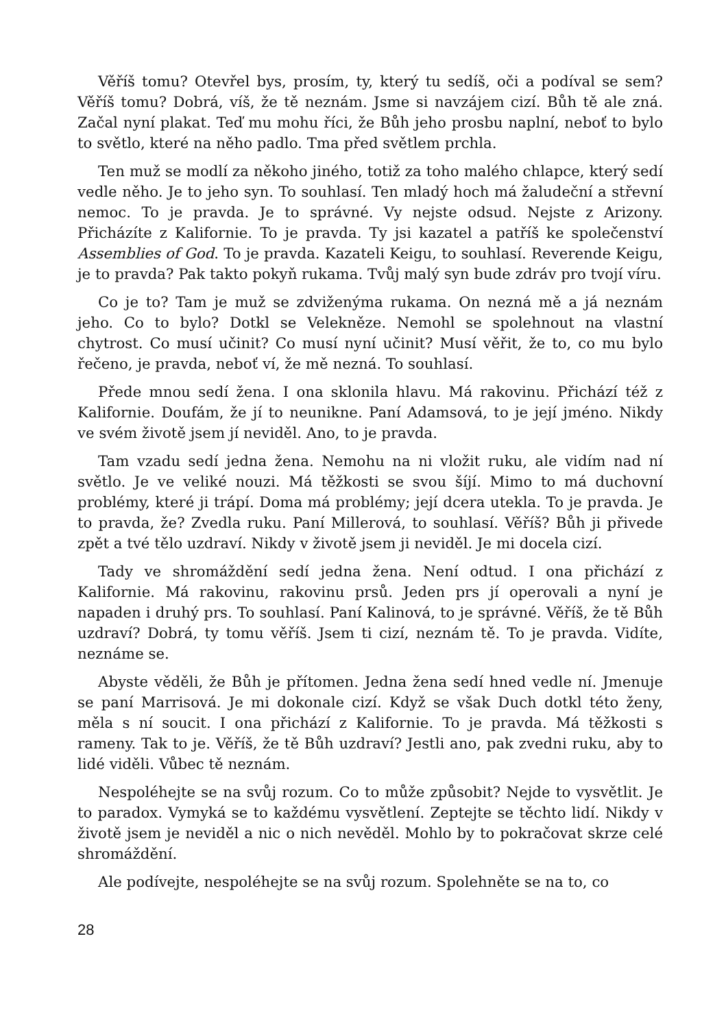Věříš tomu? Otevřel bys, prosím, ty, který tu sedíš, oči a podíval se sem? Věříš tomu? Dobrá, víš, že tě neznám. Jsme si navzájem cizí. Bůh tě ale zná. Začal nyní plakat. Teď mu mohu říci, že Bůh jeho prosbu naplní, neboť to bylo to světlo, které na něho padlo. Tma před světlem prchla.
Ten muž se modlí za někoho jiného, totiž za toho malého chlapce, který sedí vedle něho. Je to jeho syn. To souhlasí. Ten mladý hoch má žaludeční a střevní nemoc. To je pravda. Je to správné. Vy nejste odsud. Nejste z Arizony. Přicházíte z Kalifornie. To je pravda. Ty jsi kazatel a patříš ke společenství Assemblies of God. To je pravda. Kazateli Keigu, to souhlasí. Reverende Keigu, je to pravda? Pak takto pokyň rukama. Tvůj malý syn bude zdráv pro tvojí víru.
Co je to? Tam je muž se zdviženýma rukama. On nezná mě a já neznám jeho. Co to bylo? Dotkl se Velekněze. Nemohl se spolehnout na vlastní chytrost. Co musí učinit? Co musí nyní učinit? Musí věřit, že to, co mu bylo řečeno, je pravda, neboť ví, že mě nezná. To souhlasí.
Přede mnou sedí žena. I ona sklonila hlavu. Má rakovinu. Přichází též z Kalifornie. Doufám, že jí to neunikne. Paní Adamsová, to je její jméno. Nikdy ve svém životě jsem jí neviděl. Ano, to je pravda.
Tam vzadu sedí jedna žena. Nemohu na ni vložit ruku, ale vidím nad ní světlo. Je ve veliké nouzi. Má těžkosti se svou šíjí. Mimo to má duchovní problémy, které ji trápí. Doma má problémy; její dcera utekla. To je pravda. Je to pravda, že? Zvedla ruku. Paní Millerová, to souhlasí. Věříš? Bůh ji přivede zpět a tvé tělo uzdraví. Nikdy v životě jsem ji neviděl. Je mi docela cizí.
Tady ve shromáždění sedí jedna žena. Není odtud. I ona přichází z Kalifornie. Má rakovinu, rakovinu prsů. Jeden prs jí operovali a nyní je napaden i druhý prs. To souhlasí. Paní Kalinová, to je správné. Věříš, že tě Bůh uzdraví? Dobrá, ty tomu věříš. Jsem ti cizí, neznám tě. To je pravda. Vidíte, neznáme se.
Abyste věděli, že Bůh je přítomen. Jedna žena sedí hned vedle ní. Jmenuje se paní Marrisová. Je mi dokonale cizí. Když se však Duch dotkl této ženy, měla s ní soucit. I ona přichází z Kalifornie. To je pravda. Má těžkosti s rameny. Tak to je. Věříš, že tě Bůh uzdraví? Jestli ano, pak zvedni ruku, aby to lidé viděli. Vůbec tě neznám.
Nespoléhejte se na svůj rozum. Co to může způsobit? Nejde to vysvětlit. Je to paradox. Vymyká se to každému vysvětlení. Zeptejte se těchto lidí. Nikdy v životě jsem je neviděl a nic o nich nevěděl. Mohlo by to pokračovat skrze celé shromáždění.
Ale podívejte, nespoléhejte se na svůj rozum. Spolehněte se na to, co
28